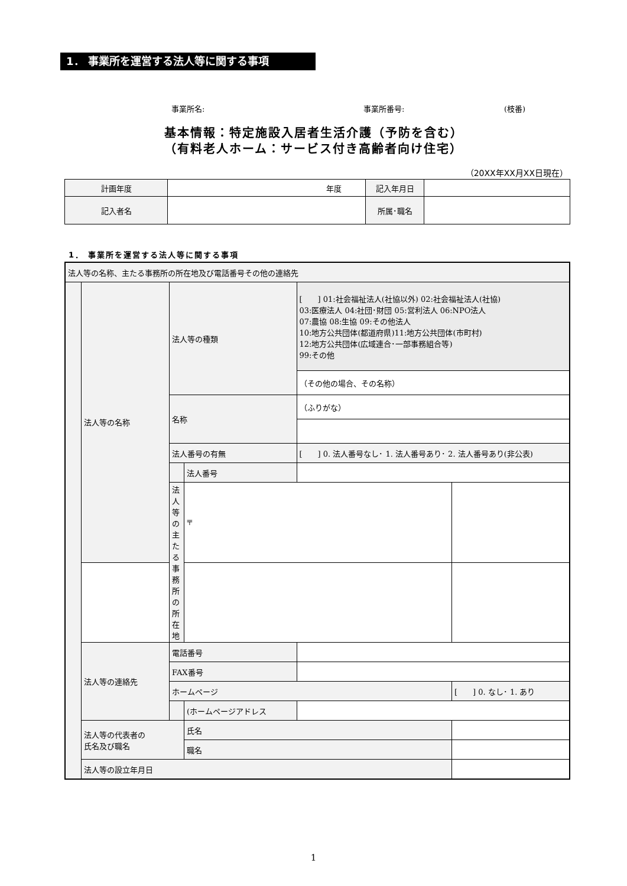1． 事業所を運営する法人等に関する事項
事業所名: 事業所番号: (枝番)
基本情報：特定施設入居者生活介護（予防を含む）
（有料老人ホーム：サービス付き高齢者向け住宅）
（20XX年XX月XX日現在）
| 計画年度 | 年度 | 記入年月日 | |
| 記入者名 | | 所属･職名 | |
1． 事業所を運営する法人等に関する事項
| 法人等の名称、主たる事務所の所在地及び電話番号その他の連絡先 | | | | | |
| | 法人等の名称 | 法人等の種類 | | [ ] 01:社会福祉法人(社協以外) 02:社会福祉法人(社協) 03:医療法人 04:社団･財団 05:営利法人 06:NPO法人 07:農協 08:生協 09:その他法人 10:地方公共団体(都道府県)11:地方公共団体(市町村) 12:地方公共団体(広域連合･一部事務組合等) 99:その他 | |
| | | | | （その他の場合、その名称） | |
| | | 名称 | | （ふりがな） | |
| | | 法人番号の有無 | | [ ] 0. 法人番号なし･ 1. 法人番号あり･ 2. 法人番号あり(非公表) | |
| | | | 法人番号 | | |
| | | 法人等の主たる 事務所の所在地 | 〒 | | |
| | 法人等の連絡先 | 電話番号 | | | |
| | | FAX番号 | | | |
| | | ホームページ | | | [ ] 0. なし･ 1. あり |
| | | | (ホームページアドレス | | |
| | 法人等の代表者の 氏名及び職名 | | 氏名 | | |
| | | | 職名 | | |
| | 法人等の設立年月日 | | | | |
1